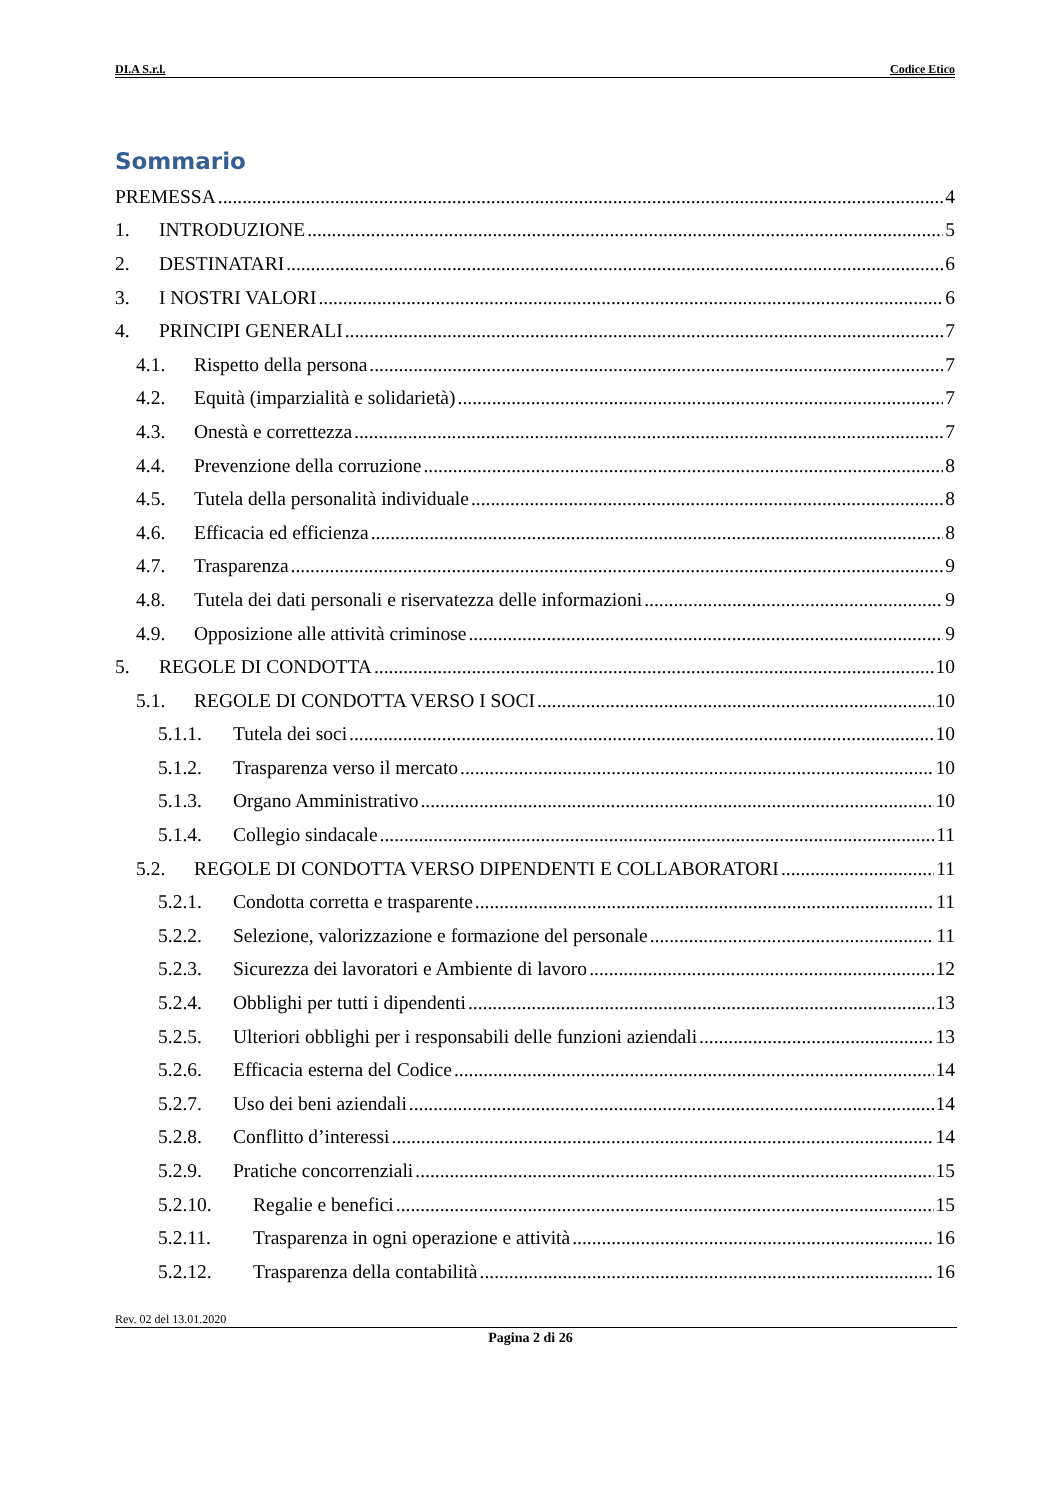DI.A S.r.l. Codice Etico
Sommario
PREMESSA 4
1. INTRODUZIONE 5
2. DESTINATARI 6
3. I NOSTRI VALORI 6
4. PRINCIPI GENERALI 7
4.1. Rispetto della persona 7
4.2. Equità (imparzialità e solidarietà) 7
4.3. Onestà e correttezza 7
4.4. Prevenzione della corruzione 8
4.5. Tutela della personalità individuale 8
4.6. Efficacia ed efficienza 8
4.7. Trasparenza 9
4.8. Tutela dei dati personali e riservatezza delle informazioni 9
4.9. Opposizione alle attività criminose 9
5. REGOLE DI CONDOTTA 10
5.1. REGOLE DI CONDOTTA VERSO I SOCI 10
5.1.1. Tutela dei soci 10
5.1.2. Trasparenza verso il mercato 10
5.1.3. Organo Amministrativo 10
5.1.4. Collegio sindacale 11
5.2. REGOLE DI CONDOTTA VERSO DIPENDENTI E COLLABORATORI 11
5.2.1. Condotta corretta e trasparente 11
5.2.2. Selezione, valorizzazione e formazione del personale 11
5.2.3. Sicurezza dei lavoratori e Ambiente di lavoro 12
5.2.4. Obblighi per tutti i dipendenti 13
5.2.5. Ulteriori obblighi per i responsabili delle funzioni aziendali 13
5.2.6. Efficacia esterna del Codice 14
5.2.7. Uso dei beni aziendali 14
5.2.8. Conflitto d’interessi 14
5.2.9. Pratiche concorrenziali 15
5.2.10. Regalie e benefici 15
5.2.11. Trasparenza in ogni operazione e attività 16
5.2.12. Trasparenza della contabilità 16
Rev. 02 del 13.01.2020
Pagina 2 di 26